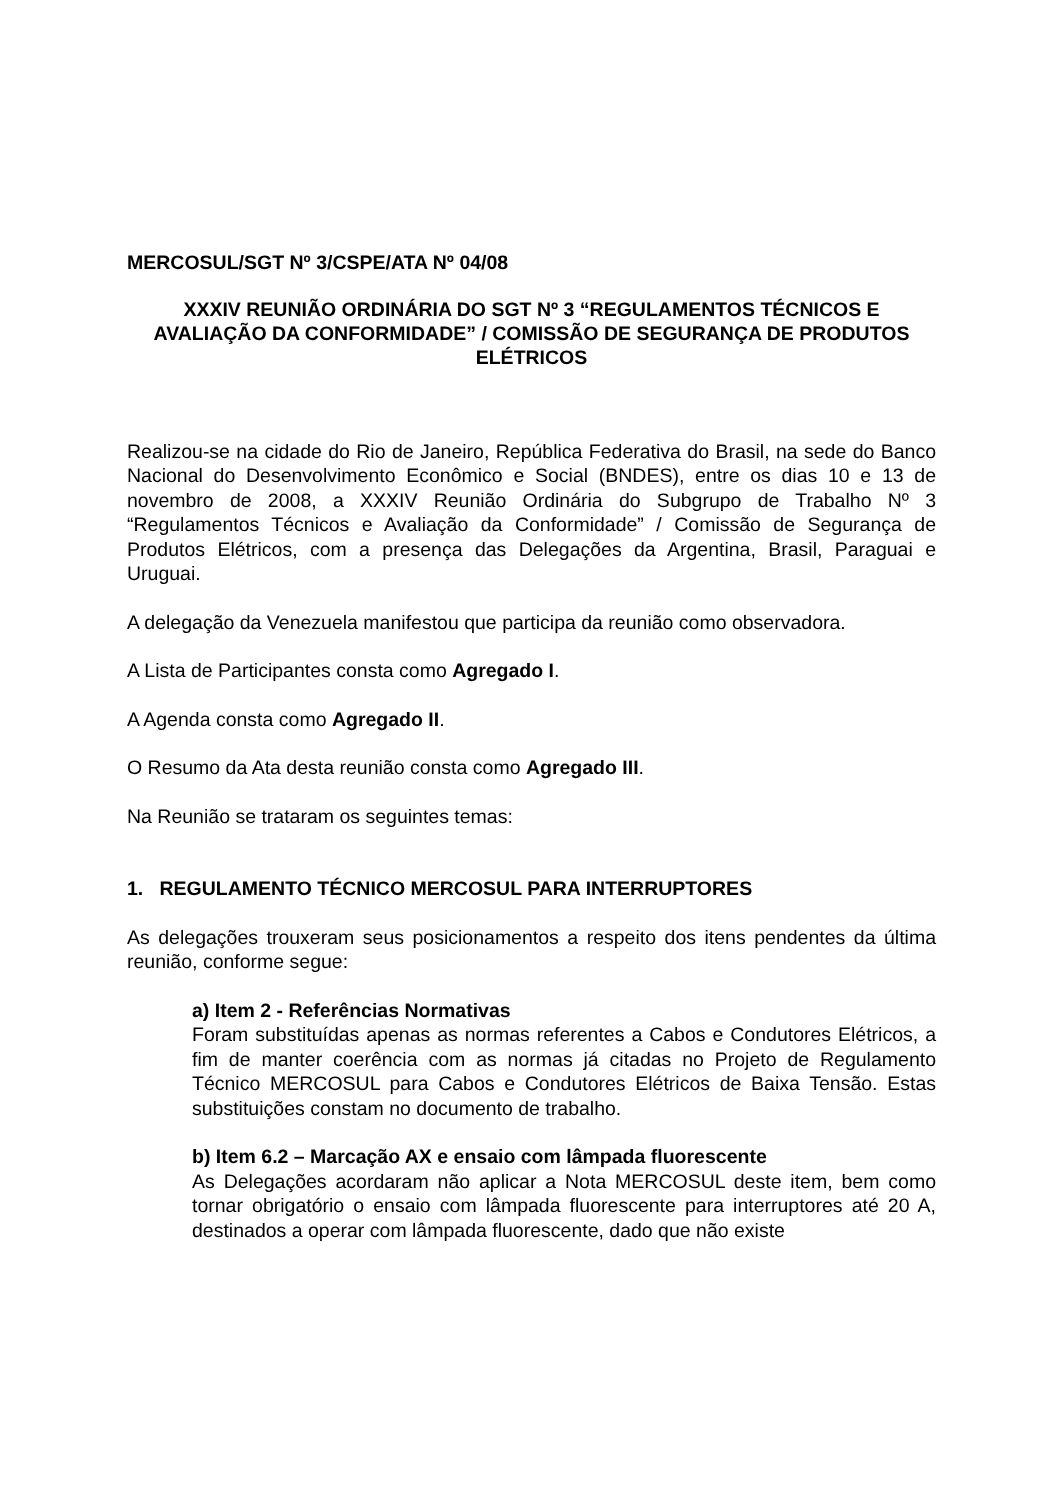MERCOSUL/SGT Nº 3/CSPE/ATA Nº 04/08
XXXIV REUNIÃO ORDINÁRIA DO SGT Nº 3 “REGULAMENTOS TÉCNICOS E AVALIAÇÃO DA CONFORMIDADE” / COMISSÃO DE SEGURANÇA DE PRODUTOS ELÉTRICOS
Realizou-se na cidade do Rio de Janeiro, República Federativa do Brasil, na sede do Banco Nacional do Desenvolvimento Econômico e Social (BNDES), entre os dias 10 e 13 de novembro de 2008, a XXXIV Reunião Ordinária do Subgrupo de Trabalho Nº 3 “Regulamentos Técnicos e Avaliação da Conformidade” / Comissão de Segurança de Produtos Elétricos, com a presença das Delegações da Argentina, Brasil, Paraguai e Uruguai.
A delegação da Venezuela manifestou que participa da reunião como observadora.
A Lista de Participantes consta como Agregado I.
A Agenda consta como Agregado II.
O Resumo da Ata desta reunião consta como Agregado III.
Na Reunião se trataram os seguintes temas:
1. REGULAMENTO TÉCNICO MERCOSUL PARA INTERRUPTORES
As delegações trouxeram seus posicionamentos a respeito dos itens pendentes da última reunião, conforme segue:
a) Item 2 - Referências Normativas
Foram substituídas apenas as normas referentes a Cabos e Condutores Elétricos, a fim de manter coerência com as normas já citadas no Projeto de Regulamento Técnico MERCOSUL para Cabos e Condutores Elétricos de Baixa Tensão. Estas substituições constam no documento de trabalho.
b) Item 6.2 – Marcação AX e ensaio com lâmpada fluorescente
As Delegações acordaram não aplicar a Nota MERCOSUL deste item, bem como tornar obrigatório o ensaio com lâmpada fluorescente para interruptores até 20 A, destinados a operar com lâmpada fluorescente, dado que não existe